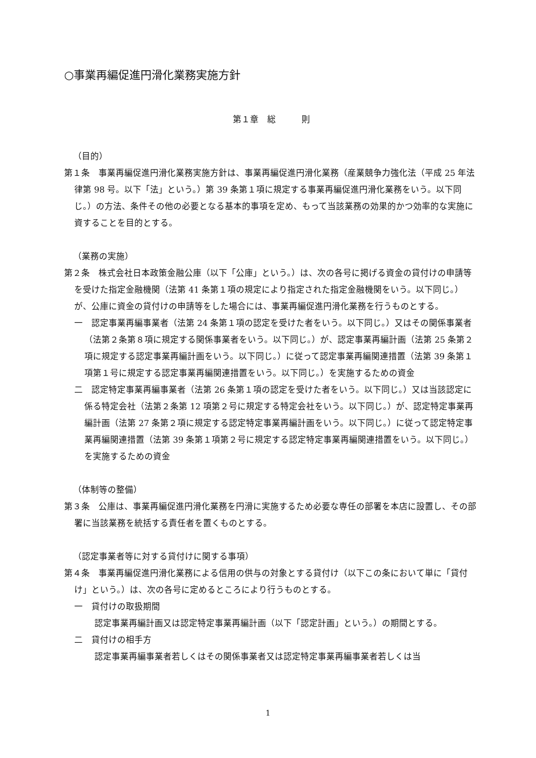○事業再編促進円滑化業務実施方針
第１章　総　　　則
（目的）
第１条　事業再編促進円滑化業務実施方針は、事業再編促進円滑化業務（産業競争力強化法（平成 25 年法律第 98 号。以下「法」という。）第 39 条第１項に規定する事業再編促進円滑化業務をいう。以下同じ。）の方法、条件その他の必要となる基本的事項を定め、もって当該業務の効果的かつ効率的な実施に資することを目的とする。
（業務の実施）
第２条　株式会社日本政策金融公庫（以下「公庫」という。）は、次の各号に掲げる資金の貸付けの申請等を受けた指定金融機関（法第 41 条第１項の規定により指定された指定金融機関をいう。以下同じ。）が、公庫に資金の貸付けの申請等をした場合には、事業再編促進円滑化業務を行うものとする。
一　認定事業再編事業者（法第 24 条第１項の認定を受けた者をいう。以下同じ。）又はその関係事業者（法第２条第８項に規定する関係事業者をいう。以下同じ。）が、認定事業再編計画（法第 25 条第２項に規定する認定事業再編計画をいう。以下同じ。）に従って認定事業再編関連措置（法第 39 条第１項第１号に規定する認定事業再編関連措置をいう。以下同じ。）を実施するための資金
二　認定特定事業再編事業者（法第 26 条第１項の認定を受けた者をいう。以下同じ。）又は当該認定に係る特定会社（法第２条第 12 項第２号に規定する特定会社をいう。以下同じ。）が、認定特定事業再編計画（法第 27 条第２項に規定する認定特定事業再編計画をいう。以下同じ。）に従って認定特定事業再編関連措置（法第 39 条第１項第２号に規定する認定特定事業再編関連措置をいう。以下同じ。）を実施するための資金
（体制等の整備）
第３条　公庫は、事業再編促進円滑化業務を円滑に実施するため必要な専任の部署を本店に設置し、その部署に当該業務を統括する責任者を置くものとする。
（認定事業者等に対する貸付けに関する事項）
第４条　事業再編促進円滑化業務による信用の供与の対象とする貸付け（以下この条において単に「貸付け」という。）は、次の各号に定めるところにより行うものとする。
一　貸付けの取扱期間
認定事業再編計画又は認定特定事業再編計画（以下「認定計画」という。）の期間とする。
二　貸付けの相手方
認定事業再編事業者若しくはその関係事業者又は認定特定事業再編事業者若しくは当
1